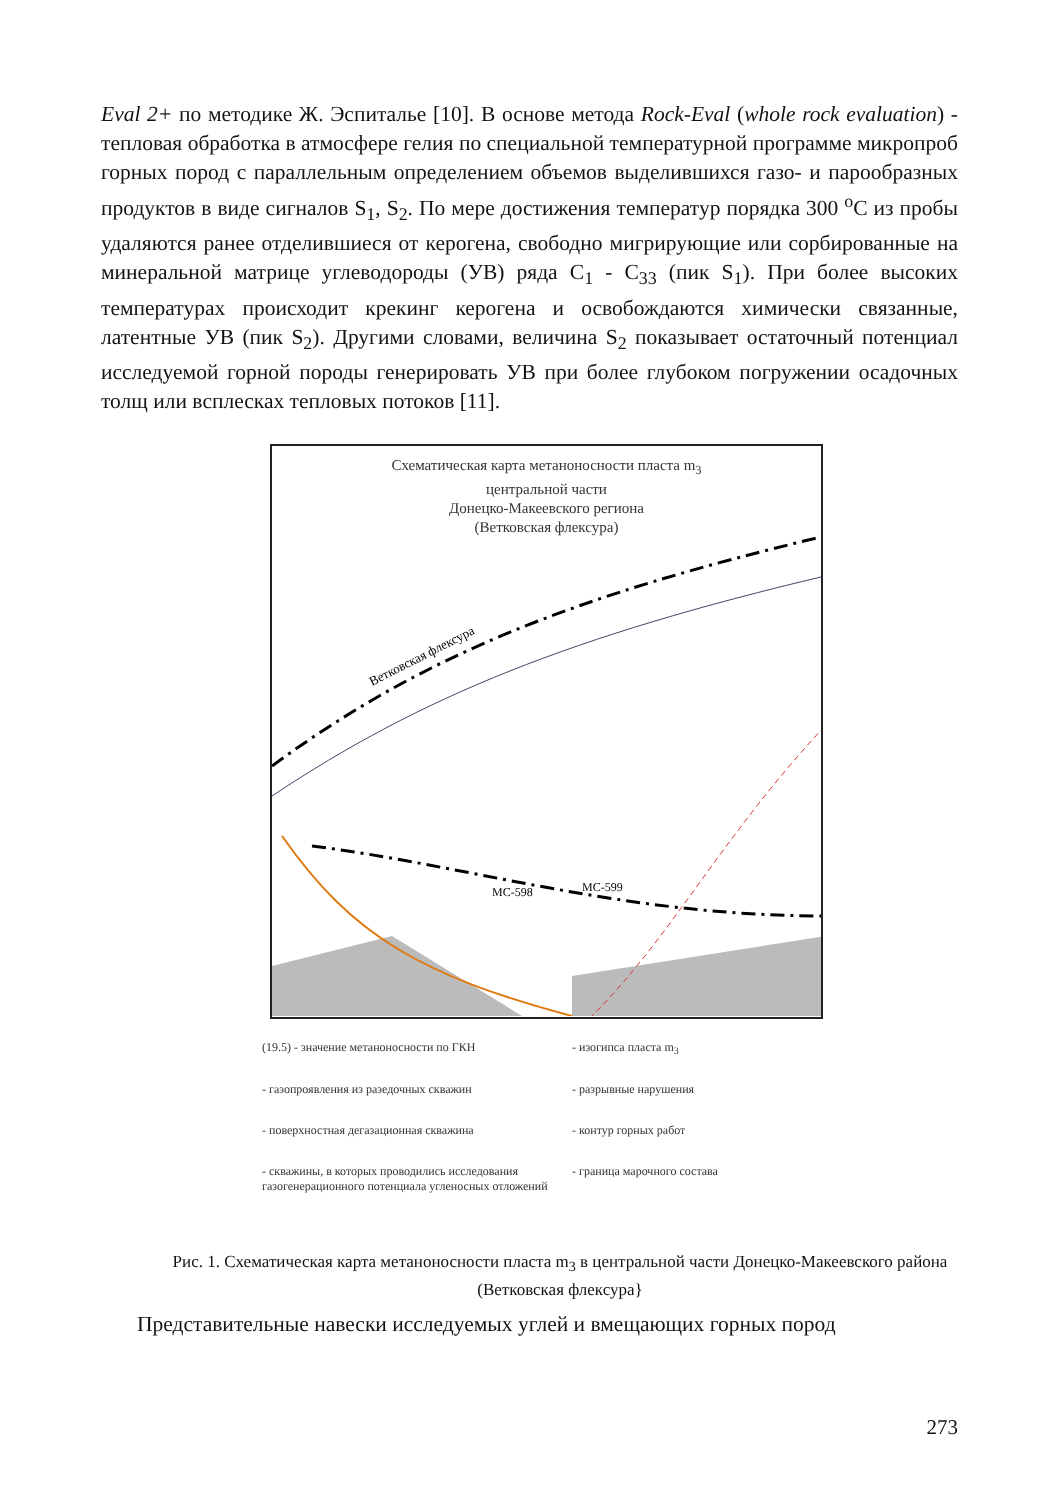Eval 2+ по методике Ж. Эспиталье [10]. В основе метода Rock-Eval (whole rock evaluation) - тепловая обработка в атмосфере гелия по специальной температурной программе микропроб горных пород с параллельным определением объемов выделившихся газо- и парообразных продуктов в виде сигналов S<sub>1</sub>, S<sub>2</sub>. По мере достижения температур порядка 300 <sup>o</sup>С из пробы удаляются ранее отделившиеся от керогена, свободно мигрирующие или сорбированные на минеральной матрице углеводороды (УВ) ряда С<sub>1</sub> - С<sub>33</sub> (пик S<sub>1</sub>). При более высоких температурах происходит крекинг керогена и освобождаются химически связанные, латентные УВ (пик S<sub>2</sub>). Другими словами, величина S<sub>2</sub> показывает остаточный потенциал исследуемой горной породы генерировать УВ при более глубоком погружении осадочных толщ или всплесках тепловых потоков [11].
Схематическая карта метаноносности пласта m<sub>3</sub>
центральной части
Донецко-Макеевского региона
(Ветковская флексура)
Ветковская флексура
МС-598
МС-599
(19.5) - значение метаноносности по ГКН
- изогипса пласта m<sub>3</sub>
- газопроявления из разедочных скважин
- разрывные нарушения
- поверхностная дегазационная скважина
- контур горных работ
- скважины, в которых проводились исследования газогенерационного потенциала угленосных отложений
- граница марочного состава
Рис. 1. Схематическая карта метаноносности пласта m<sub>3</sub> в центральной части Донецко-Макеевского района (Ветковская флексура}
Представительные навески исследуемых углей и вмещающих горных пород
273